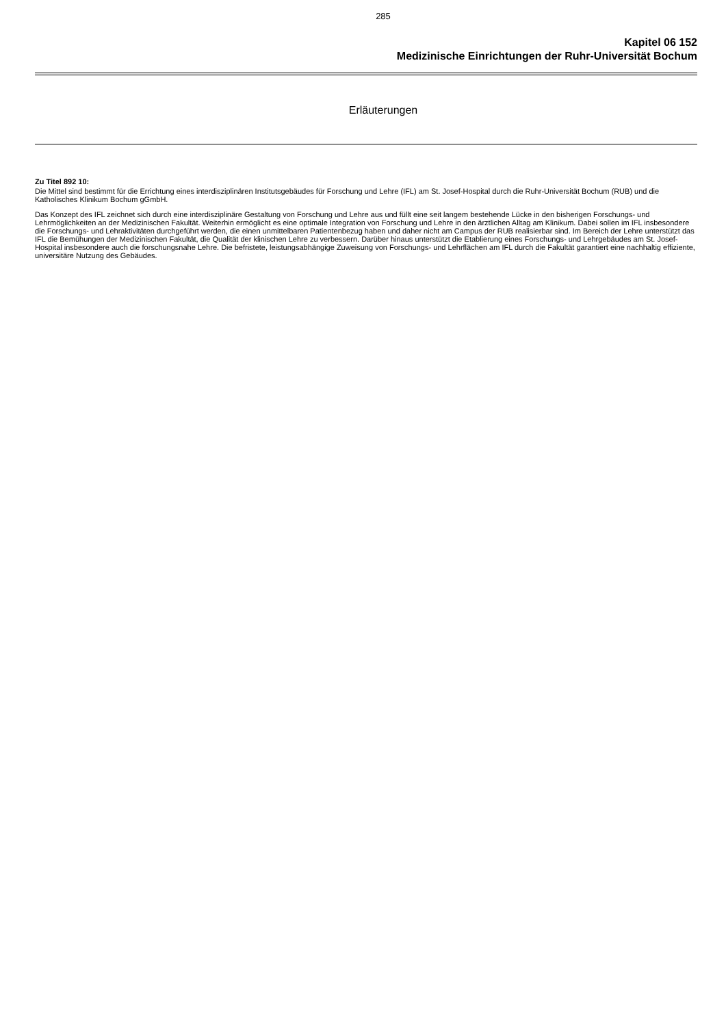285
Kapitel 06 152
Medizinische Einrichtungen der Ruhr-Universität Bochum
Erläuterungen
Zu Titel 892 10:
Die Mittel sind bestimmt für die Errichtung eines interdisziplinären Institutsgebäudes für Forschung und Lehre (IFL) am St. Josef-Hospital durch die Ruhr-Universität Bochum (RUB) und die Katholisches Klinikum Bochum gGmbH.
Das Konzept des IFL zeichnet sich durch eine interdisziplinäre Gestaltung von Forschung und Lehre aus und füllt eine seit langem bestehende Lücke in den bisherigen Forschungs- und Lehrmöglichkeiten an der Medizinischen Fakultät. Weiterhin ermöglicht es eine optimale Integration von Forschung und Lehre in den ärztlichen Alltag am Klinikum. Dabei sollen im IFL insbesondere die Forschungs- und Lehraktivitäten durchgeführt werden, die einen unmittelbaren Patientenbezug haben und daher nicht am Campus der RUB realisierbar sind. Im Bereich der Lehre unterstützt das IFL die Bemühungen der Medizinischen Fakultät, die Qualität der klinischen Lehre zu verbessern. Darüber hinaus unterstützt die Etablierung eines Forschungs- und Lehrgebäudes am St. Josef-Hospital insbesondere auch die forschungsnahe Lehre. Die befristete, leistungsabhängige Zuweisung von Forschungs- und Lehrflächen am IFL durch die Fakultät garantiert eine nachhaltig effiziente, universitäre Nutzung des Gebäudes.